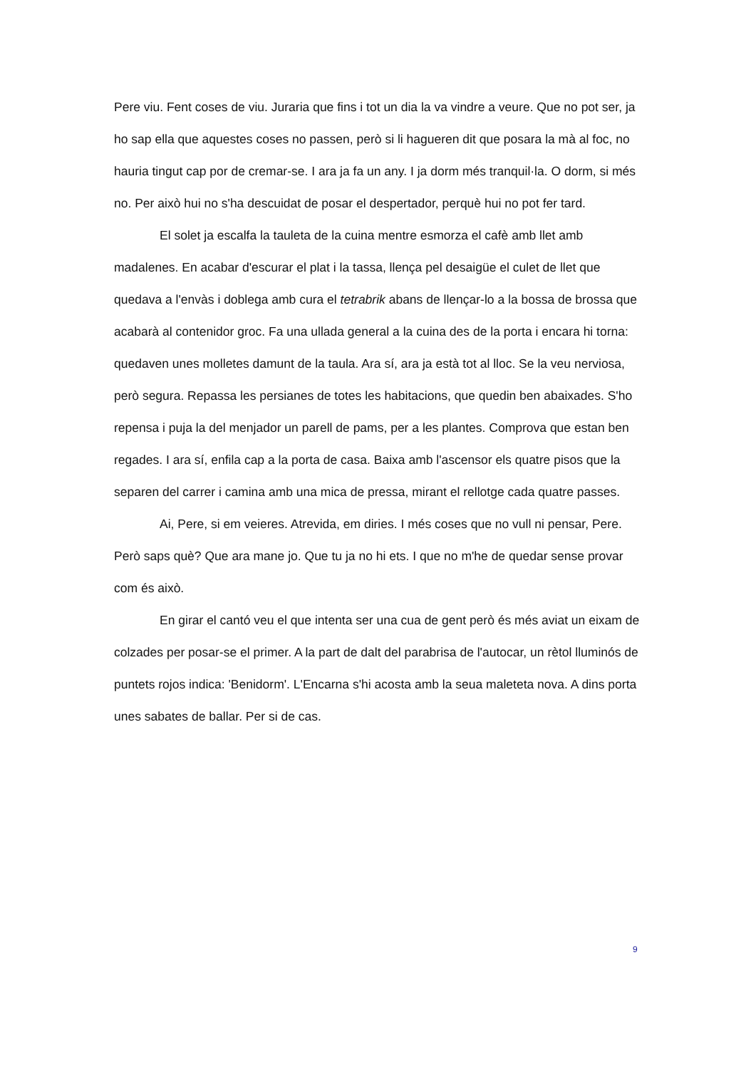Pere viu. Fent coses de viu. Juraria que fins i tot un dia la va vindre a veure. Que no pot ser, ja ho sap ella que aquestes coses no passen, però si li hagueren dit que posara la mà al foc, no hauria tingut cap por de cremar-se. I ara ja fa un any. I ja dorm més tranquil·la. O dorm, si més no. Per això hui no s'ha descuidat de posar el despertador, perquè hui no pot fer tard.
El solet ja escalfa la tauleta de la cuina mentre esmorza el cafè amb llet amb madalenes. En acabar d'escurar el plat i la tassa, llença pel desaigüe el culet de llet que quedava a l'envàs i doblega amb cura el tetrabrik abans de llençar-lo a la bossa de brossa que acabarà al contenidor groc. Fa una ullada general a la cuina des de la porta i encara hi torna: quedaven unes molletes damunt de la taula. Ara sí, ara ja està tot al lloc. Se la veu nerviosa, però segura. Repassa les persianes de totes les habitacions, que quedin ben abaixades. S'ho repensa i puja la del menjador un parell de pams, per a les plantes. Comprova que estan ben regades. I ara sí, enfila cap a la porta de casa. Baixa amb l'ascensor els quatre pisos que la separen del carrer i camina amb una mica de pressa, mirant el rellotge cada quatre passes.
Ai, Pere, si em veieres. Atrevida, em diries. I més coses que no vull ni pensar, Pere. Però saps què? Que ara mane jo. Que tu ja no hi ets. I que no m'he de quedar sense provar com és això.
En girar el cantó veu el que intenta ser una cua de gent però és més aviat un eixam de colzades per posar-se el primer. A la part de dalt del parabrisa de l'autocar, un rètol lluminós de puntets rojos indica: 'Benidorm'. L'Encarna s'hi acosta amb la seua maleteta nova. A dins porta unes sabates de ballar. Per si de cas.
9